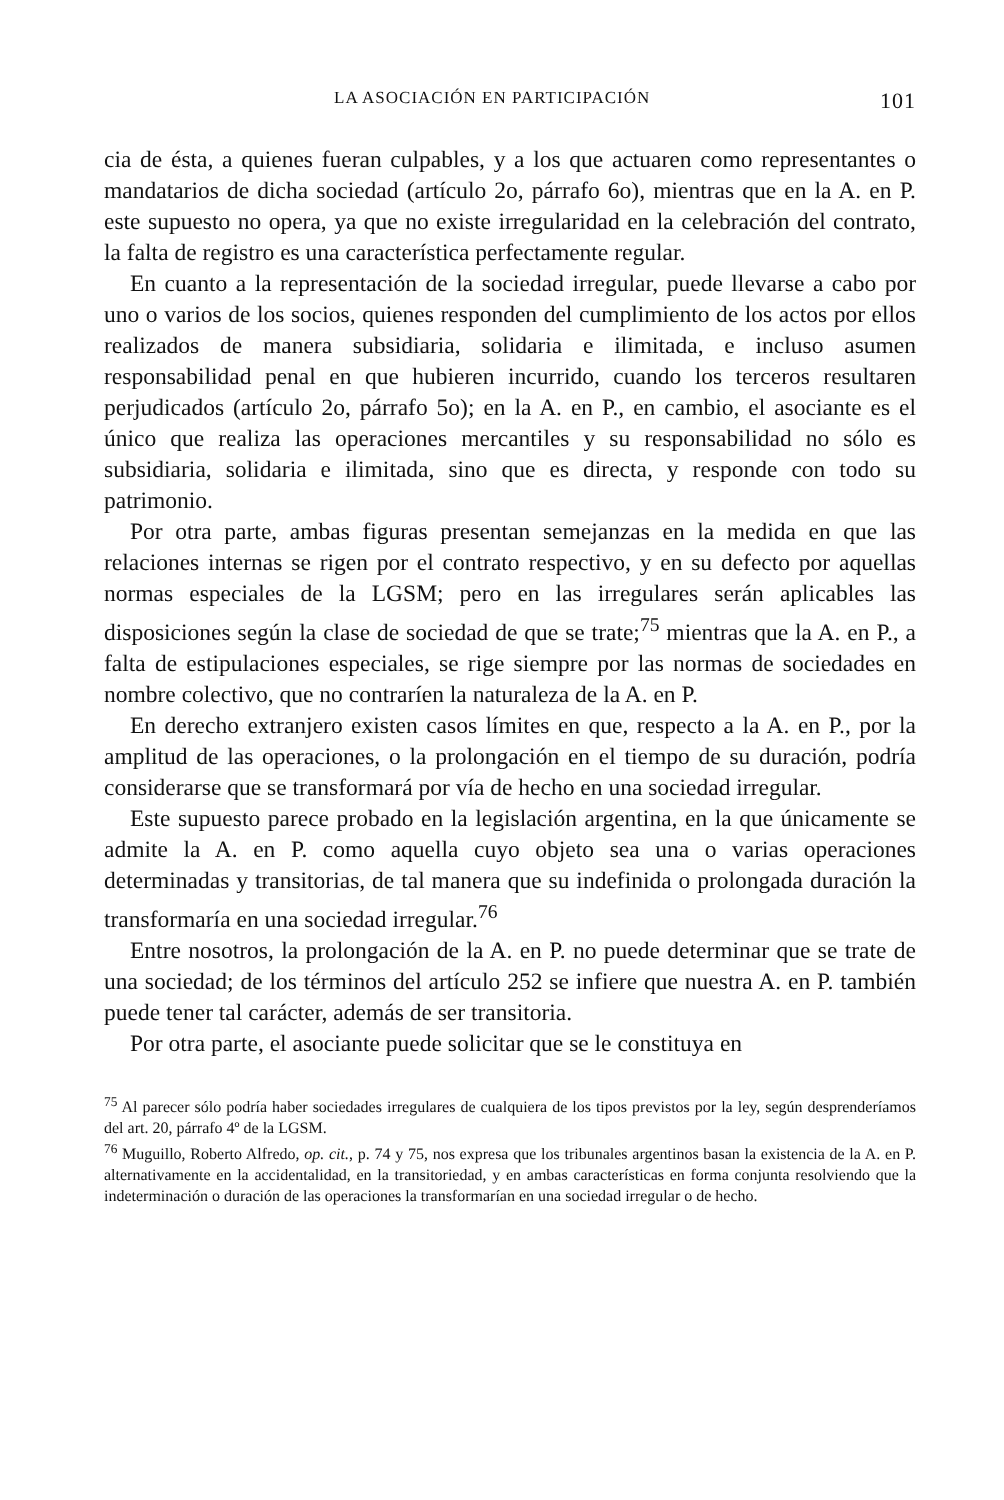LA ASOCIACIÓN EN PARTICIPACIÓN 101
cia de ésta, a quienes fueran culpables, y a los que actuaren como representantes o mandatarios de dicha sociedad (artículo 2o, párrafo 6o), mientras que en la A. en P. este supuesto no opera, ya que no existe irregularidad en la celebración del contrato, la falta de registro es una característica perfectamente regular.
En cuanto a la representación de la sociedad irregular, puede llevarse a cabo por uno o varios de los socios, quienes responden del cumplimiento de los actos por ellos realizados de manera subsidiaria, solidaria e ilimitada, e incluso asumen responsabilidad penal en que hubieren incurrido, cuando los terceros resultaren perjudicados (artículo 2o, párrafo 5o); en la A. en P., en cambio, el asociante es el único que realiza las operaciones mercantiles y su responsabilidad no sólo es subsidiaria, solidaria e ilimitada, sino que es directa, y responde con todo su patrimonio.
Por otra parte, ambas figuras presentan semejanzas en la medida en que las relaciones internas se rigen por el contrato respectivo, y en su defecto por aquellas normas especiales de la LGSM; pero en las irregulares serán aplicables las disposiciones según la clase de sociedad de que se trate;<sup>75</sup> mientras que la A. en P., a falta de estipulaciones especiales, se rige siempre por las normas de sociedades en nombre colectivo, que no contraríen la naturaleza de la A. en P.
En derecho extranjero existen casos límites en que, respecto a la A. en P., por la amplitud de las operaciones, o la prolongación en el tiempo de su duración, podría considerarse que se transformará por vía de hecho en una sociedad irregular.
Este supuesto parece probado en la legislación argentina, en la que únicamente se admite la A. en P. como aquella cuyo objeto sea una o varias operaciones determinadas y transitorias, de tal manera que su indefinida o prolongada duración la transformaría en una sociedad irregular.<sup>76</sup>
Entre nosotros, la prolongación de la A. en P. no puede determinar que se trate de una sociedad; de los términos del artículo 252 se infiere que nuestra A. en P. también puede tener tal carácter, además de ser transitoria.
Por otra parte, el asociante puede solicitar que se le constituya en
<sup>75</sup> Al parecer sólo podría haber sociedades irregulares de cualquiera de los tipos previstos por la ley, según desprenderíamos del art. 20, párrafo 4º de la LGSM.
<sup>76</sup> Muguillo, Roberto Alfredo, op. cit., p. 74 y 75, nos expresa que los tribunales argentinos basan la existencia de la A. en P. alternativamente en la accidentalidad, en la transitoriedad, y en ambas características en forma conjunta resolviendo que la indeterminación o duración de las operaciones la transformarían en una sociedad irregular o de hecho.